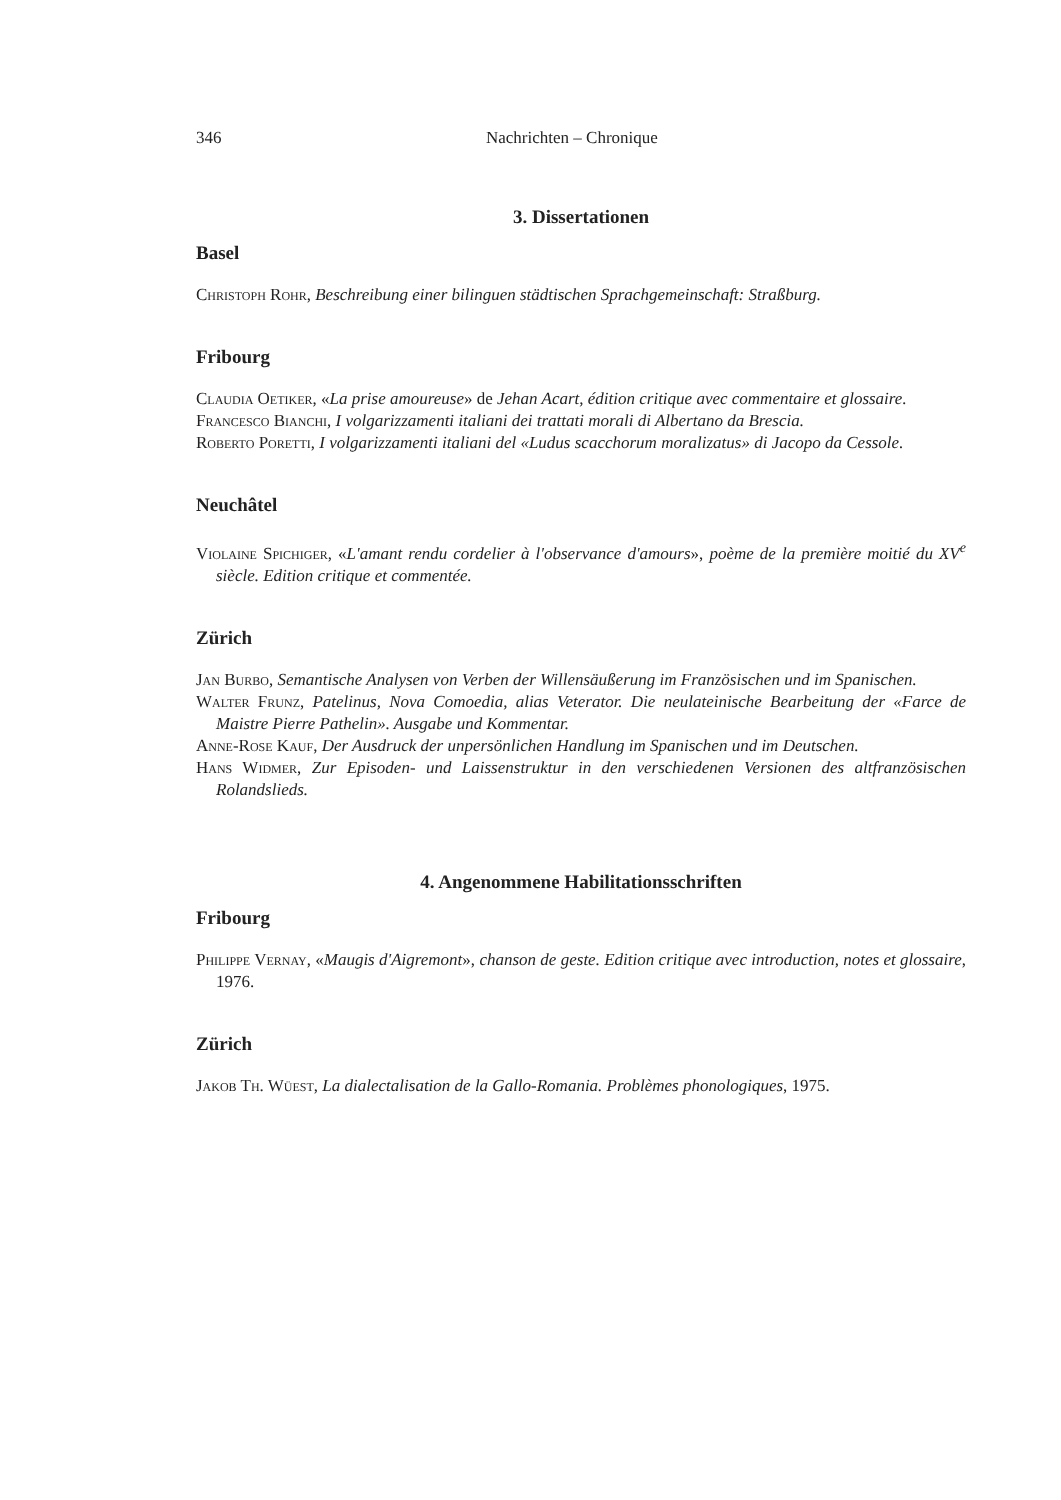346 Nachrichten – Chronique
3. Dissertationen
Basel
Christoph Rohr, Beschreibung einer bilinguen städtischen Sprachgemeinschaft: Straßburg.
Fribourg
Claudia Oetiker, «La prise amoureuse» de Jehan Acart, édition critique avec commentaire et glossaire.
Francesco Bianchi, I volgarizzamenti italiani dei trattati morali di Albertano da Brescia.
Roberto Poretti, I volgarizzamenti italiani del «Ludus scacchorum moralizatus» di Jacopo da Cessole.
Neuchâtel
Violaine Spichiger, «L'amant rendu cordelier à l'observance d'amours», poème de la première moitié du XV<sup>e</sup> siècle. Edition critique et commentée.
Zürich
Jan Burbo, Semantische Analysen von Verben der Willensäußerung im Französischen und im Spanischen.
Walter Frunz, Patelinus, Nova Comoedia, alias Veterator. Die neulateinische Bearbeitung der «Farce de Maistre Pierre Pathelin». Ausgabe und Kommentar.
Anne-Rose Kauf, Der Ausdruck der unpersönlichen Handlung im Spanischen und im Deutschen.
Hans Widmer, Zur Episoden- und Laissenstruktur in den verschiedenen Versionen des altfranzösischen Rolandslieds.
4. Angenommene Habilitationsschriften
Fribourg
Philippe Vernay, «Maugis d'Aigremont», chanson de geste. Edition critique avec introduction, notes et glossaire, 1976.
Zürich
Jakob Th. Wüest, La dialectalisation de la Gallo-Romania. Problèmes phonologiques, 1975.